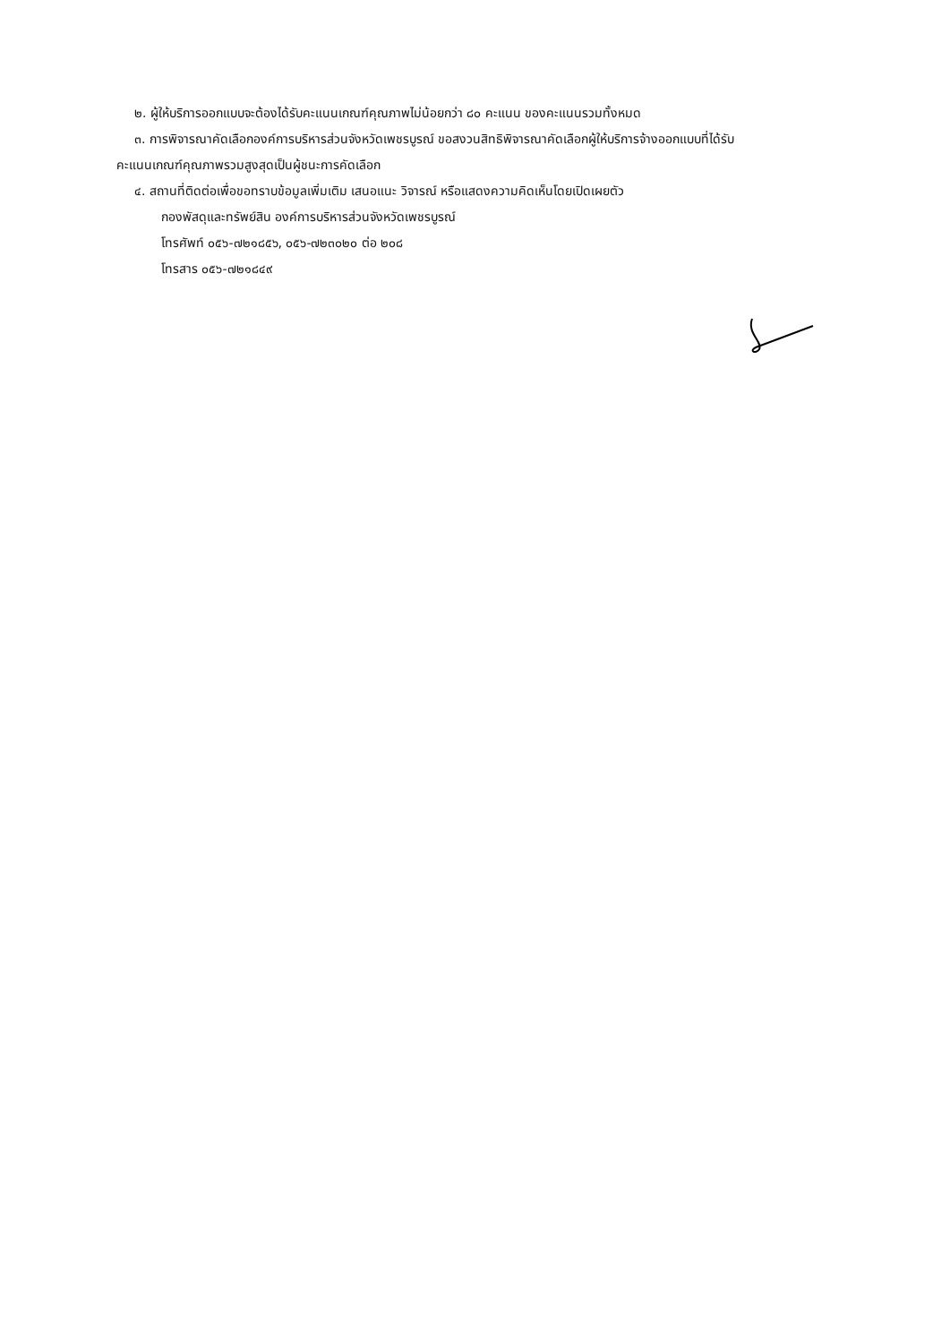๒. ผู้ให้บริการออกแบบจะต้องได้รับคะแนนเกณฑ์คุณภาพไม่น้อยกว่า ๘๐ คะแนน ของคะแนนรวมทั้งหมด
๓. การพิจารณาคัดเลือกองค์การบริหารส่วนจังหวัดเพชรบูรณ์ ขอสงวนสิทธิพิจารณาคัดเลือกผู้ให้บริการจ้างออกแบบที่ได้รับ
คะแนนเกณฑ์คุณภาพรวมสูงสุดเป็นผู้ชนะการคัดเลือก
๔. สถานที่ติดต่อเพื่อขอทราบข้อมูลเพิ่มเติม เสนอแนะ วิจารณ์ หรือแสดงความคิดเห็นโดยเปิดเผยตัว
กองพัสดุและทรัพย์สิน องค์การบริหารส่วนจังหวัดเพชรบูรณ์
โทรศัพท์ ๐๕๖-๗๒๑๘๕๖, ๐๕๖-๗๒๓๐๒๐ ต่อ ๒๐๘
โทรสาร ๐๕๖-๗๒๑๘๔๙